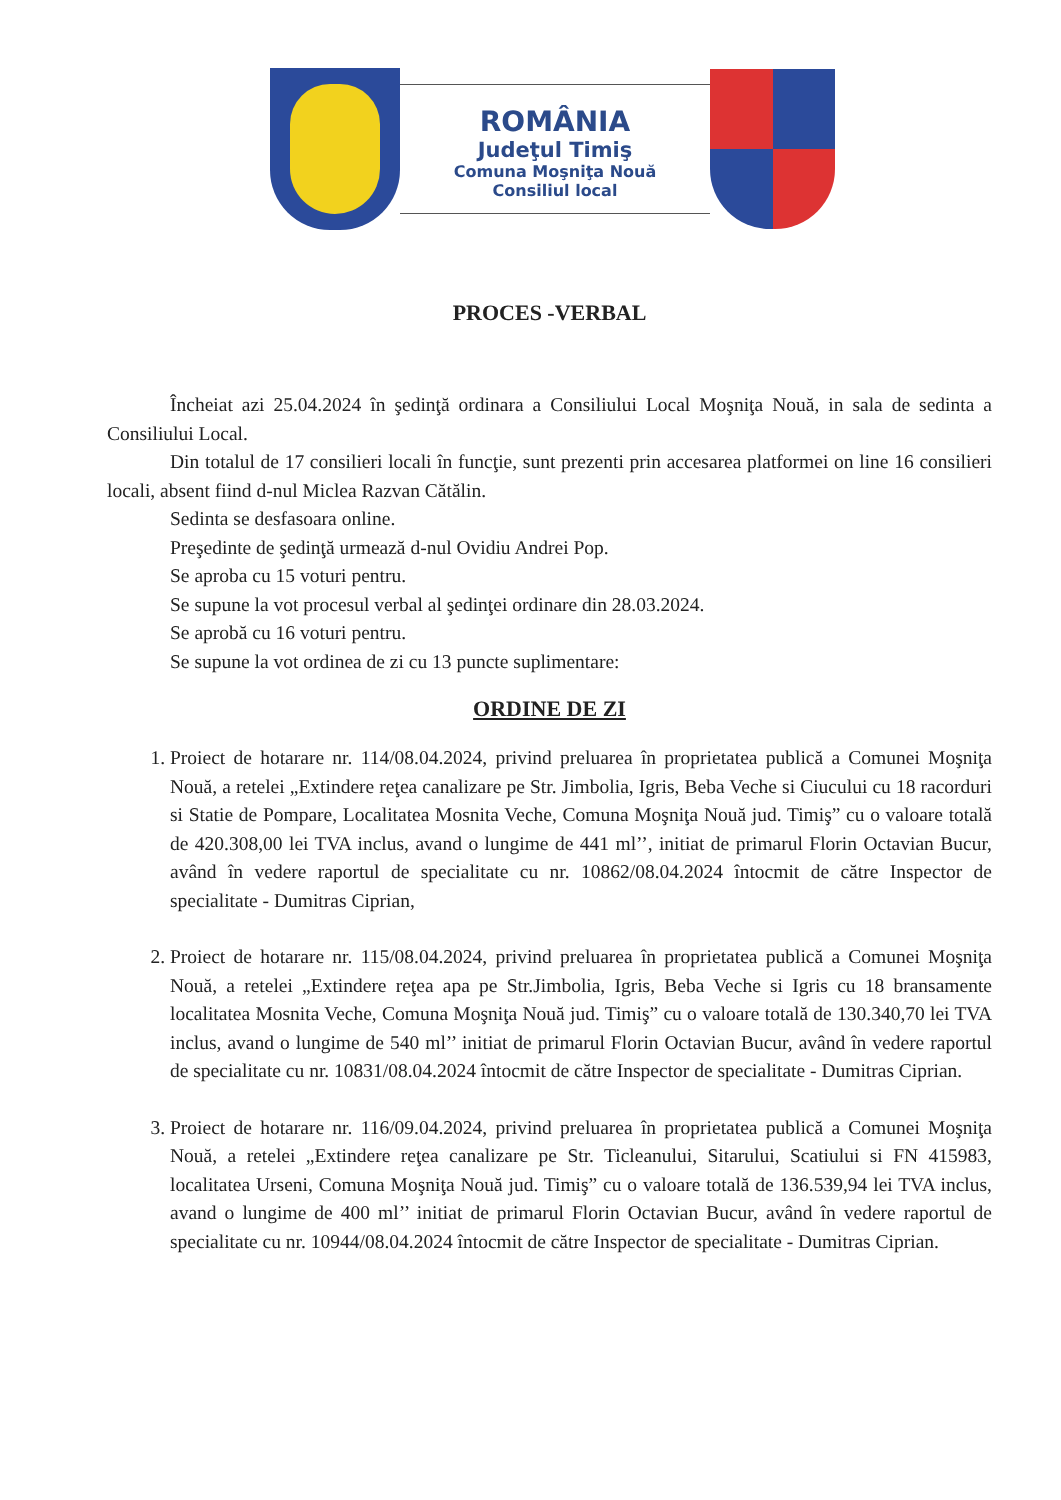ROMÂNIA
Judeţul Timiş
Comuna Moşniţa Nouă
Consiliul local
PROCES -VERBAL
Încheiat azi 25.04.2024 în şedinţă ordinara a Consiliului Local Moşniţa Nouă, in sala de sedinta a Consiliului Local.
Din totalul de 17 consilieri locali în funcţie, sunt prezenti prin accesarea platformei on line 16 consilieri locali, absent fiind d-nul Miclea Razvan Cătălin.
Sedinta se desfasoara online.
Preşedinte de şedinţă urmează d-nul Ovidiu Andrei Pop.
Se aproba cu 15 voturi pentru.
Se supune la vot procesul verbal al şedinţei ordinare din 28.03.2024.
Se aprobă cu 16 voturi pentru.
Se supune la vot ordinea de zi cu 13 puncte suplimentare:
ORDINE DE ZI
1. Proiect de hotarare nr. 114/08.04.2024, privind preluarea în proprietatea publică a Comunei Moşniţa Nouă, a retelei „Extindere reţea canalizare pe Str. Jimbolia, Igris, Beba Veche si Ciucului cu 18 racorduri si Statie de Pompare, Localitatea Mosnita Veche, Comuna Moşniţa Nouă jud. Timiş” cu o valoare totală de 420.308,00 lei TVA inclus, avand o lungime de 441 ml’’, initiat de primarul Florin Octavian Bucur, având în vedere raportul de specialitate cu nr. 10862/08.04.2024 întocmit de către Inspector de specialitate - Dumitras Ciprian,
2. Proiect de hotarare nr. 115/08.04.2024, privind preluarea în proprietatea publică a Comunei Moşniţa Nouă, a retelei „Extindere reţea apa pe Str.Jimbolia, Igris, Beba Veche si Igris cu 18 bransamente localitatea Mosnita Veche, Comuna Moşniţa Nouă jud. Timiş” cu o valoare totală de 130.340,70 lei TVA inclus, avand o lungime de 540 ml’’ initiat de primarul Florin Octavian Bucur, având în vedere raportul de specialitate cu nr. 10831/08.04.2024 întocmit de către Inspector de specialitate - Dumitras Ciprian.
3. Proiect de hotarare nr. 116/09.04.2024, privind preluarea în proprietatea publică a Comunei Moşniţa Nouă, a retelei „Extindere reţea canalizare pe Str. Ticleanului, Sitarului, Scatiului si FN 415983, localitatea Urseni, Comuna Moşniţa Nouă jud. Timiş” cu o valoare totală de 136.539,94 lei TVA inclus, avand o lungime de 400 ml’’ initiat de primarul Florin Octavian Bucur, având în vedere raportul de specialitate cu nr. 10944/08.04.2024 întocmit de către Inspector de specialitate - Dumitras Ciprian.